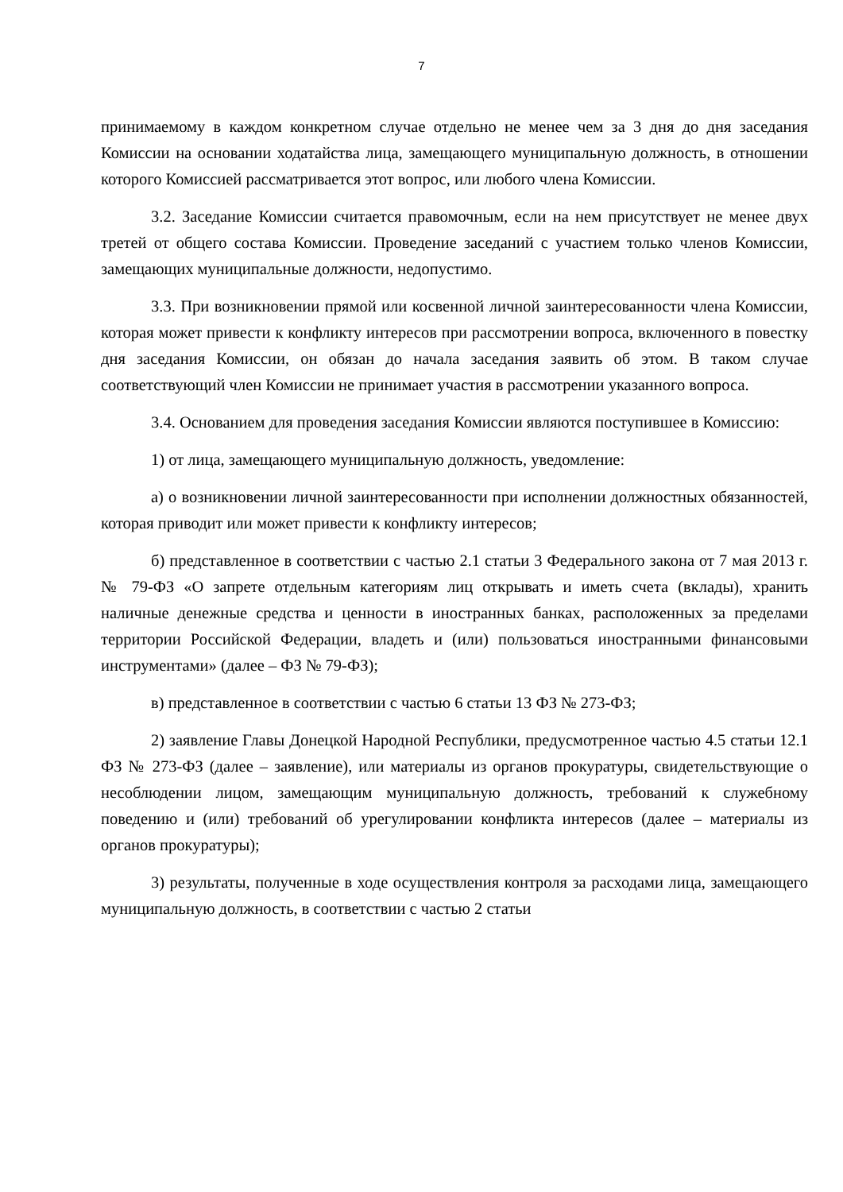7
принимаемому в каждом конкретном случае отдельно не менее чем за 3 дня до дня заседания Комиссии на основании ходатайства лица, замещающего муниципальную должность, в отношении которого Комиссией рассматривается этот вопрос, или любого члена Комиссии.
3.2. Заседание Комиссии считается правомочным, если на нем присутствует не менее двух третей от общего состава Комиссии. Проведение заседаний с участием только членов Комиссии, замещающих муниципальные должности, недопустимо.
3.3. При возникновении прямой или косвенной личной заинтересованности члена Комиссии, которая может привести к конфликту интересов при рассмотрении вопроса, включенного в повестку дня заседания Комиссии, он обязан до начала заседания заявить об этом. В таком случае соответствующий член Комиссии не принимает участия в рассмотрении указанного вопроса.
3.4. Основанием для проведения заседания Комиссии являются поступившее в Комиссию:
1) от лица, замещающего муниципальную должность, уведомление:
а) о возникновении личной заинтересованности при исполнении должностных обязанностей, которая приводит или может привести к конфликту интересов;
б) представленное в соответствии с частью 2.1 статьи 3 Федерального закона от 7 мая 2013 г. № 79-ФЗ «О запрете отдельным категориям лиц открывать и иметь счета (вклады), хранить наличные денежные средства и ценности в иностранных банках, расположенных за пределами территории Российской Федерации, владеть и (или) пользоваться иностранными финансовыми инструментами» (далее – ФЗ № 79-ФЗ);
в) представленное в соответствии с частью 6 статьи 13 ФЗ № 273-ФЗ;
2) заявление Главы Донецкой Народной Республики, предусмотренное частью 4.5 статьи 12.1 ФЗ № 273-ФЗ (далее – заявление), или материалы из органов прокуратуры, свидетельствующие о несоблюдении лицом, замещающим муниципальную должность, требований к служебному поведению и (или) требований об урегулировании конфликта интересов (далее – материалы из органов прокуратуры);
3) результаты, полученные в ходе осуществления контроля за расходами лица, замещающего муниципальную должность, в соответствии с частью 2 статьи